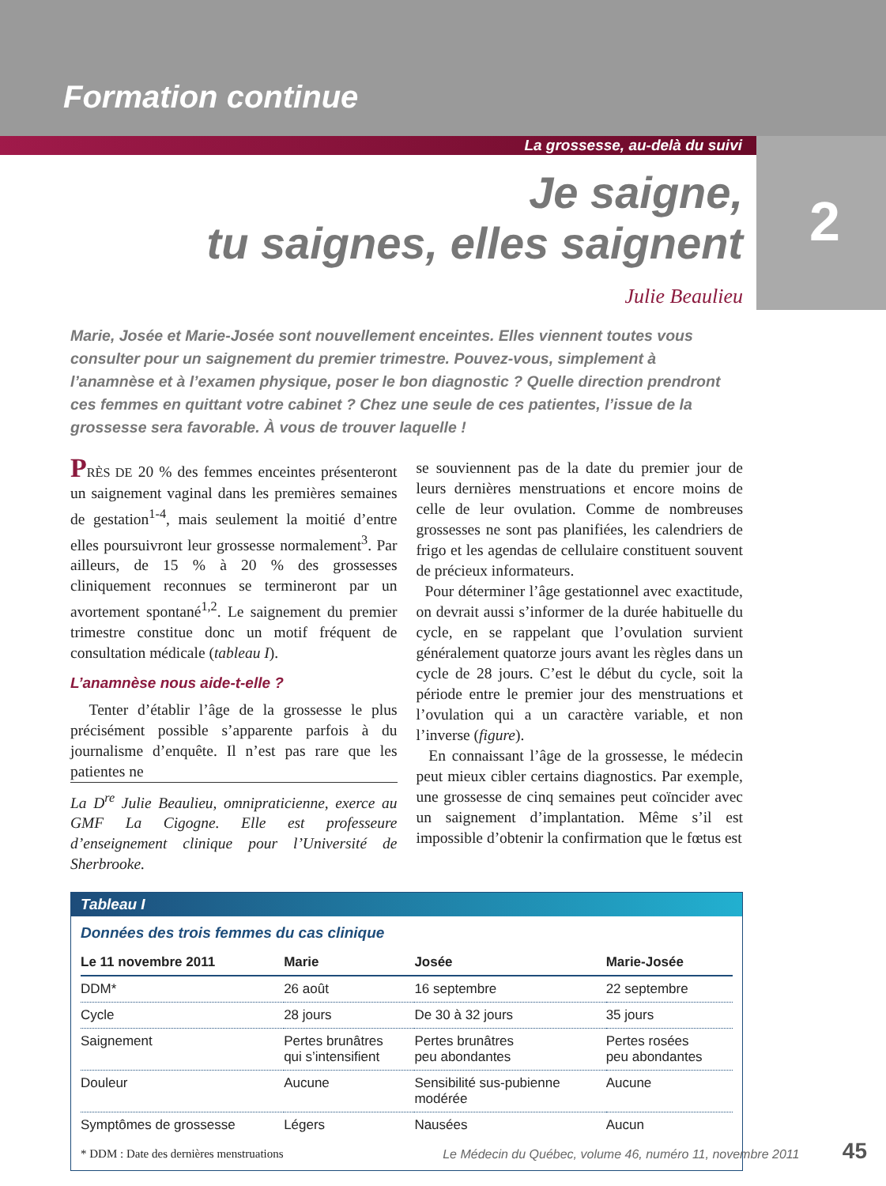Formation continue
La grossesse, au-delà du suivi
2
Je saigne,
tu saignes, elles saignent
Julie Beaulieu
Marie, Josée et Marie-Josée sont nouvellement enceintes. Elles viennent toutes vous consulter pour un saignement du premier trimestre. Pouvez-vous, simplement à l’anamnèse et à l’examen physique, poser le bon diagnostic ? Quelle direction prendront ces femmes en quittant votre cabinet ? Chez une seule de ces patientes, l’issue de la grossesse sera favorable. À vous de trouver laquelle !
PRÈS DE 20 % des femmes enceintes présenteront un saignement vaginal dans les premières semaines de gestation<sup>1-4</sup>, mais seulement la moitié d’entre elles poursuivront leur grossesse normalement<sup>3</sup>. Par ailleurs, de 15 % à 20 % des grossesses cliniquement reconnues se termineront par un avortement spontané<sup>1,2</sup>. Le saignement du premier trimestre constitue donc un motif fréquent de consultation médicale (tableau I).
L’anamnèse nous aide-t-elle ?
Tenter d’établir l’âge de la grossesse le plus précisément possible s’apparente parfois à du journalisme d’enquête. Il n’est pas rare que les patientes ne
La D<sup>re</sup> Julie Beaulieu, omnipraticienne, exerce au GMF La Cigogne. Elle est professeure d’enseignement clinique pour l’Université de Sherbrooke.
se souviennent pas de la date du premier jour de leurs dernières menstruations et encore moins de celle de leur ovulation. Comme de nombreuses grossesses ne sont pas planifiées, les calendriers de frigo et les agendas de cellulaire constituent souvent de précieux informateurs.
Pour déterminer l’âge gestationnel avec exactitude, on devrait aussi s’informer de la durée habituelle du cycle, en se rappelant que l’ovulation survient généralement quatorze jours avant les règles dans un cycle de 28 jours. C’est le début du cycle, soit la période entre le premier jour des menstruations et l’ovulation qui a un caractère variable, et non l’inverse (figure).
En connaissant l’âge de la grossesse, le médecin peut mieux cibler certains diagnostics. Par exemple, une grossesse de cinq semaines peut coïncider avec un saignement d’implantation. Même s’il est impossible d’obtenir la confirmation que le fœtus est
Tableau I
Données des trois femmes du cas clinique
| Le 11 novembre 2011 | Marie | Josée | Marie-Josée |
| --- | --- | --- | --- |
| DDM* | 26 août | 16 septembre | 22 septembre |
| Cycle | 28 jours | De 30 à 32 jours | 35 jours |
| Saignement | Pertes brunâtres qui s’intensifient | Pertes brunâtres peu abondantes | Pertes rosées peu abondantes |
| Douleur | Aucune | Sensibilité sus-pubienne modérée | Aucune |
| Symptômes de grossesse | Légers | Nausées | Aucun |
* DDM : Date des dernières menstruations
Le Médecin du Québec, volume 46, numéro 11, novembre 2011 45